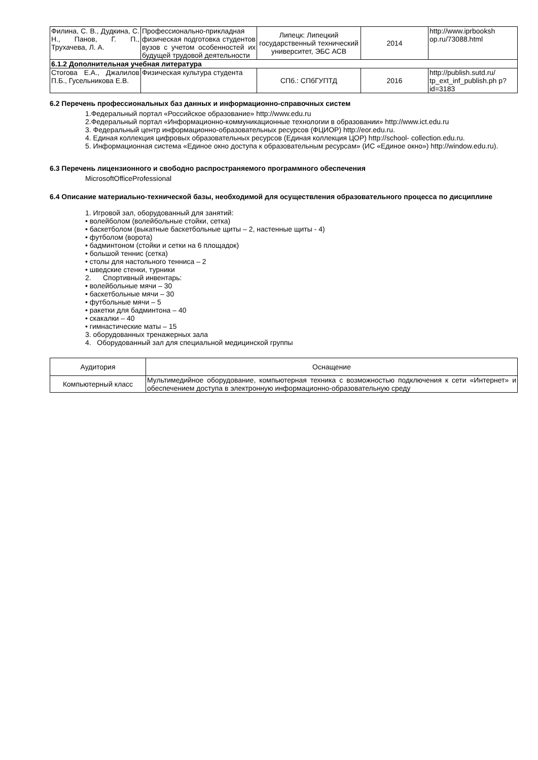| Филина, С. В., Дудкина, С. Н., Панов, Г. П., Трухачева, Л. А. | Профессионально-прикладная физическая подготовка студентов вузов с учетом особенностей их будущей трудовой деятельности | Липецк: Липецкий государственный технический университет, ЭБС АСВ | 2014 | http://www.iprbooksh op.ru/73088.html |
| 6.1.2 Дополнительная учебная литература | | | | |
| Стогова Е.А., Джалилов П.Б., Гусельникова Е.В. | Физическая культура студента | СПб.: СПбГУПТД | 2016 | http://publish.sutd.ru/ tp_ext_inf_publish.ph p?id=3183 |
6.2 Перечень профессиональных баз данных и информационно-справочных систем
1.Федеральный портал «Российское образование» http://www.edu.ru
2.Федеральный портал «Информационно-коммуникационные технологии в образовании» http://www.ict.edu.ru
3. Федеральный центр информационно-образовательных ресурсов (ФЦИОР) http://eor.edu.ru.
4. Единая коллекция цифровых образовательных ресурсов (Единая коллекция ЦОР) http://school- collection.edu.ru.
5. Информационная система «Единое окно доступа к образовательным ресурсам» (ИС «Единое окно») http://window.edu.ru).
6.3 Перечень лицензионного и свободно распространяемого программного обеспечения
MicrosoftOfficeProfessional
6.4 Описание материально-технической базы, необходимой для осуществления образовательного процесса по дисциплине
1. Игровой зал, оборудованный для занятий:
• волейболом (волейбольные стойки, сетка)
• баскетболом (выкатные баскетбольные щиты – 2, настенные щиты - 4)
• футболом (ворота)
• бадминтоном (стойки и сетки на 6 площадок)
• большой теннис (сетка)
• столы для настольного тенниса – 2
• шведские стенки, турники
2. Спортивный инвентарь:
• волейбольные мячи – 30
• баскетбольные мячи – 30
• футбольные мячи – 5
• ракетки для бадминтона – 40
• скакалки – 40
• гимнастические маты – 15
3. оборудованных тренажерных зала
4. Оборудованный зал для специальной медицинской группы
| Аудитория | Оснащение |
| --- | --- |
| Компьютерный класс | Мультимедийное оборудование, компьютерная техника с возможностью подключения к сети «Интернет» и обеспечением доступа в электронную информационно-образовательную среду |